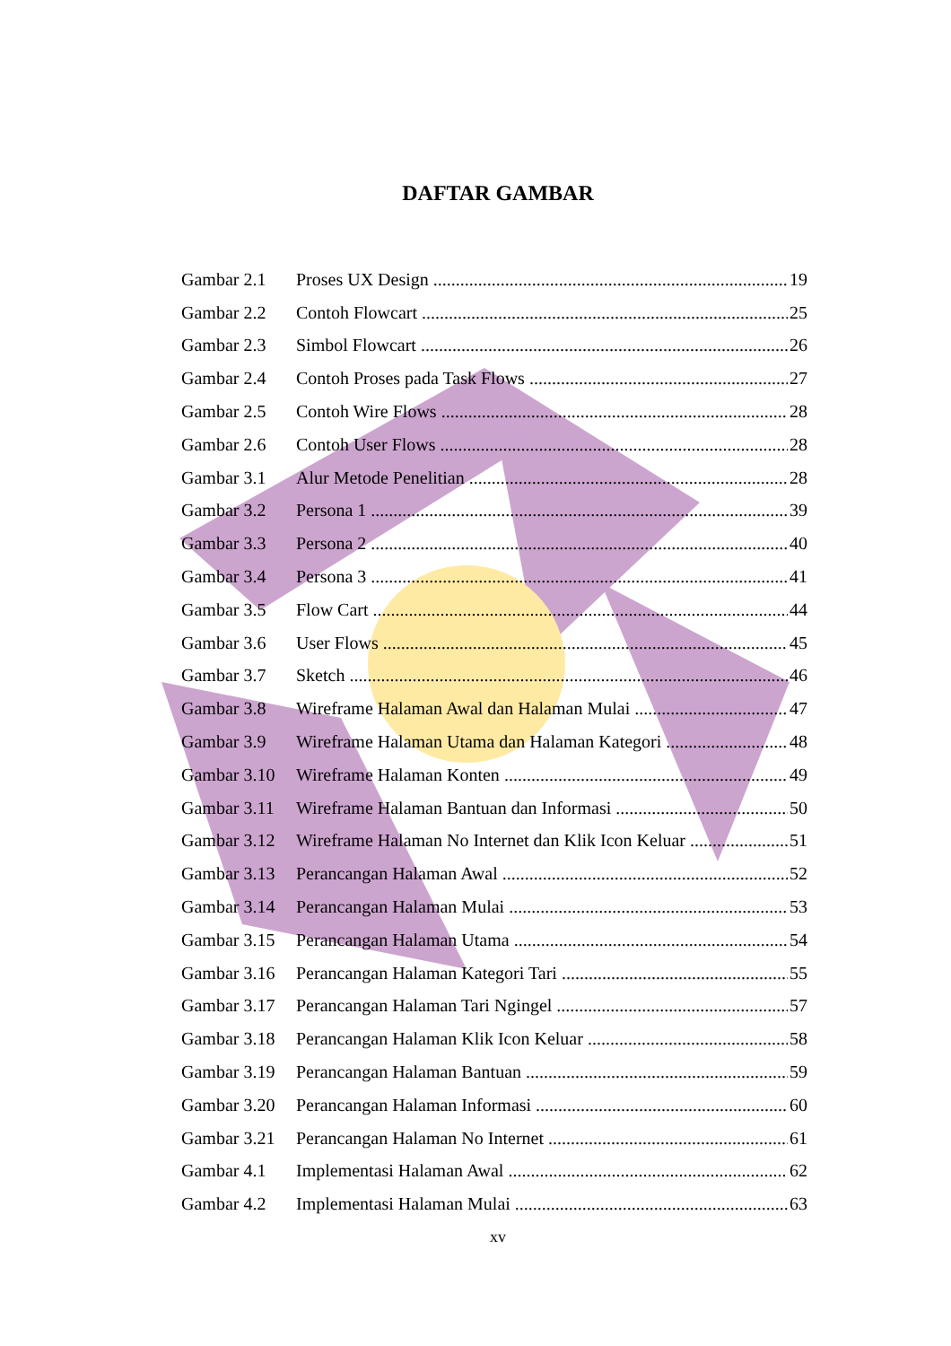DAFTAR GAMBAR
Gambar 2.1 Proses UX Design 19
Gambar 2.2 Contoh Flowcart 25
Gambar 2.3 Simbol Flowcart 26
Gambar 2.4 Contoh Proses pada Task Flows 27
Gambar 2.5 Contoh Wire Flows 28
Gambar 2.6 Contoh User Flows 28
Gambar 3.1 Alur Metode Penelitian 28
Gambar 3.2 Persona 1 39
Gambar 3.3 Persona 2 40
Gambar 3.4 Persona 3 41
Gambar 3.5 Flow Cart 44
Gambar 3.6 User Flows 45
Gambar 3.7 Sketch 46
Gambar 3.8 Wireframe Halaman Awal dan Halaman Mulai 47
Gambar 3.9 Wireframe Halaman Utama dan Halaman Kategori 48
Gambar 3.10 Wireframe Halaman Konten 49
Gambar 3.11 Wireframe Halaman Bantuan dan Informasi 50
Gambar 3.12 Wireframe Halaman No Internet dan Klik Icon Keluar 51
Gambar 3.13 Perancangan Halaman Awal 52
Gambar 3.14 Perancangan Halaman Mulai 53
Gambar 3.15 Perancangan Halaman Utama 54
Gambar 3.16 Perancangan Halaman Kategori Tari 55
Gambar 3.17 Perancangan Halaman Tari Ngingel 57
Gambar 3.18 Perancangan Halaman Klik Icon Keluar 58
Gambar 3.19 Perancangan Halaman Bantuan 59
Gambar 3.20 Perancangan Halaman Informasi 60
Gambar 3.21 Perancangan Halaman No Internet 61
Gambar 4.1 Implementasi Halaman Awal 62
Gambar 4.2 Implementasi Halaman Mulai 63
xv